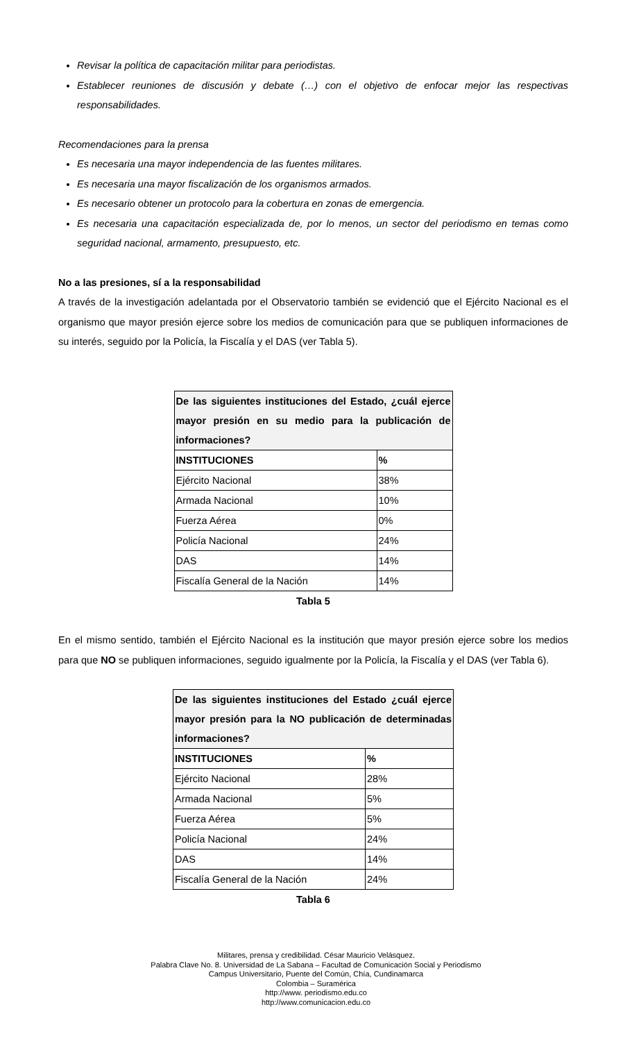Revisar la política de capacitación militar para periodistas.
Establecer reuniones de discusión y debate (…) con el objetivo de enfocar mejor las respectivas responsabilidades.
Recomendaciones para la prensa
Es necesaria una mayor independencia de las fuentes militares.
Es necesaria una mayor fiscalización de los organismos armados.
Es necesario obtener un protocolo para la cobertura en zonas de emergencia.
Es necesaria una capacitación especializada de, por lo menos, un sector del periodismo en temas como seguridad nacional, armamento, presupuesto, etc.
No a las presiones, sí a la responsabilidad
A través de la investigación adelantada por el Observatorio también se evidenció que el Ejército Nacional es el organismo que mayor presión ejerce sobre los medios de comunicación para que se publiquen informaciones de su interés, seguido por la Policía, la Fiscalía y el DAS (ver Tabla 5).
| De las siguientes instituciones del Estado, ¿cuál ejerce mayor presión en su medio para la publicación de informaciones? | |
| INSTITUCIONES | % |
| Ejército Nacional | 38% |
| Armada Nacional | 10% |
| Fuerza Aérea | 0% |
| Policía Nacional | 24% |
| DAS | 14% |
| Fiscalía General de la Nación | 14% |
Tabla 5
En el mismo sentido, también el Ejército Nacional es la institución que mayor presión ejerce sobre los medios para que NO se publiquen informaciones, seguido igualmente por la Policía, la Fiscalía y el DAS (ver Tabla 6).
| De las siguientes instituciones del Estado ¿cuál ejerce mayor presión para la NO publicación de determinadas informaciones? | |
| INSTITUCIONES | % |
| Ejército Nacional | 28% |
| Armada Nacional | 5% |
| Fuerza Aérea | 5% |
| Policía Nacional | 24% |
| DAS | 14% |
| Fiscalía General de la Nación | 24% |
Tabla 6
Militares, prensa y credibilidad. César Mauricio Velásquez.
Palabra Clave No. 8. Universidad de La Sabana – Facultad de Comunicación Social y Periodismo
Campus Universitario, Puente del Común, Chía, Cundinamarca
Colombia – Suramérica
http://www. periodismo.edu.co
http://www.comunicacion.edu.co